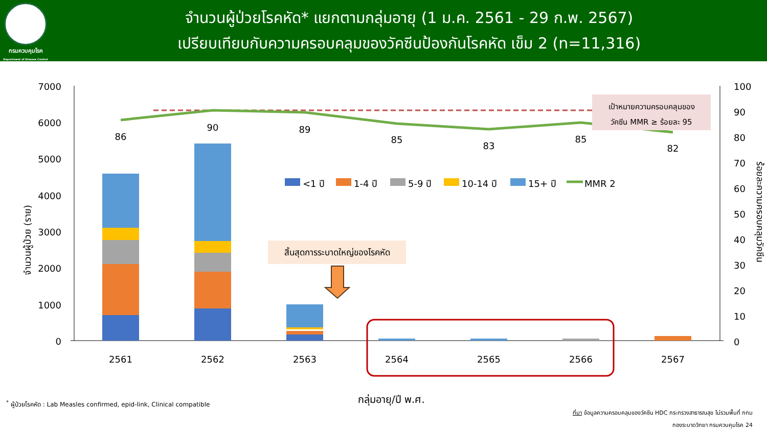กรมควบคุมโรค
Department of Disease Control
จำนวนผู้ป่วยโรคหัด* แยกตามกลุ่มอายุ (1 ม.ค. 2561 - 29 ก.พ. 2567)
เปรียบเทียบกับความครอบคลุมของวัคซีนป้องกันโรคหัด เข็ม 2 (n=11,316)
7000
6000
5000
4000
3000
2000
1000
0
100
90
80
70
60
50
40
30
20
10
0
จำนวนผู้ป่วย (ราย)
ร้อยละความครอบคลุมวัคซีน
86
90
89
85
83
85
82
2561
2562
2563
2564
2565
2566
2567
เป้าหมายความครอบคลุมของ
วัคซีน MMR ≥ ร้อยละ 95
สิ้นสุดการระบาดใหญ่ของโรคหัด
<1 ปี
1-4 ปี
5-9 ปี
10-14 ปี
15+ ปี
MMR 2
กลุ่มอายุ/ปี พ.ศ.
<sup>*</sup> ผู้ป่วยโรคหัด : Lab Measles confirmed, epid-link, Clinical compatible
ที่มา ข้อมูลความครอบคลุมของวัคซีน HDC กระทรวงสาธารณสุข ไม่รวมพื้นที่ กทม
กองระบาดวิทยา กรมควบคุมโรค 24